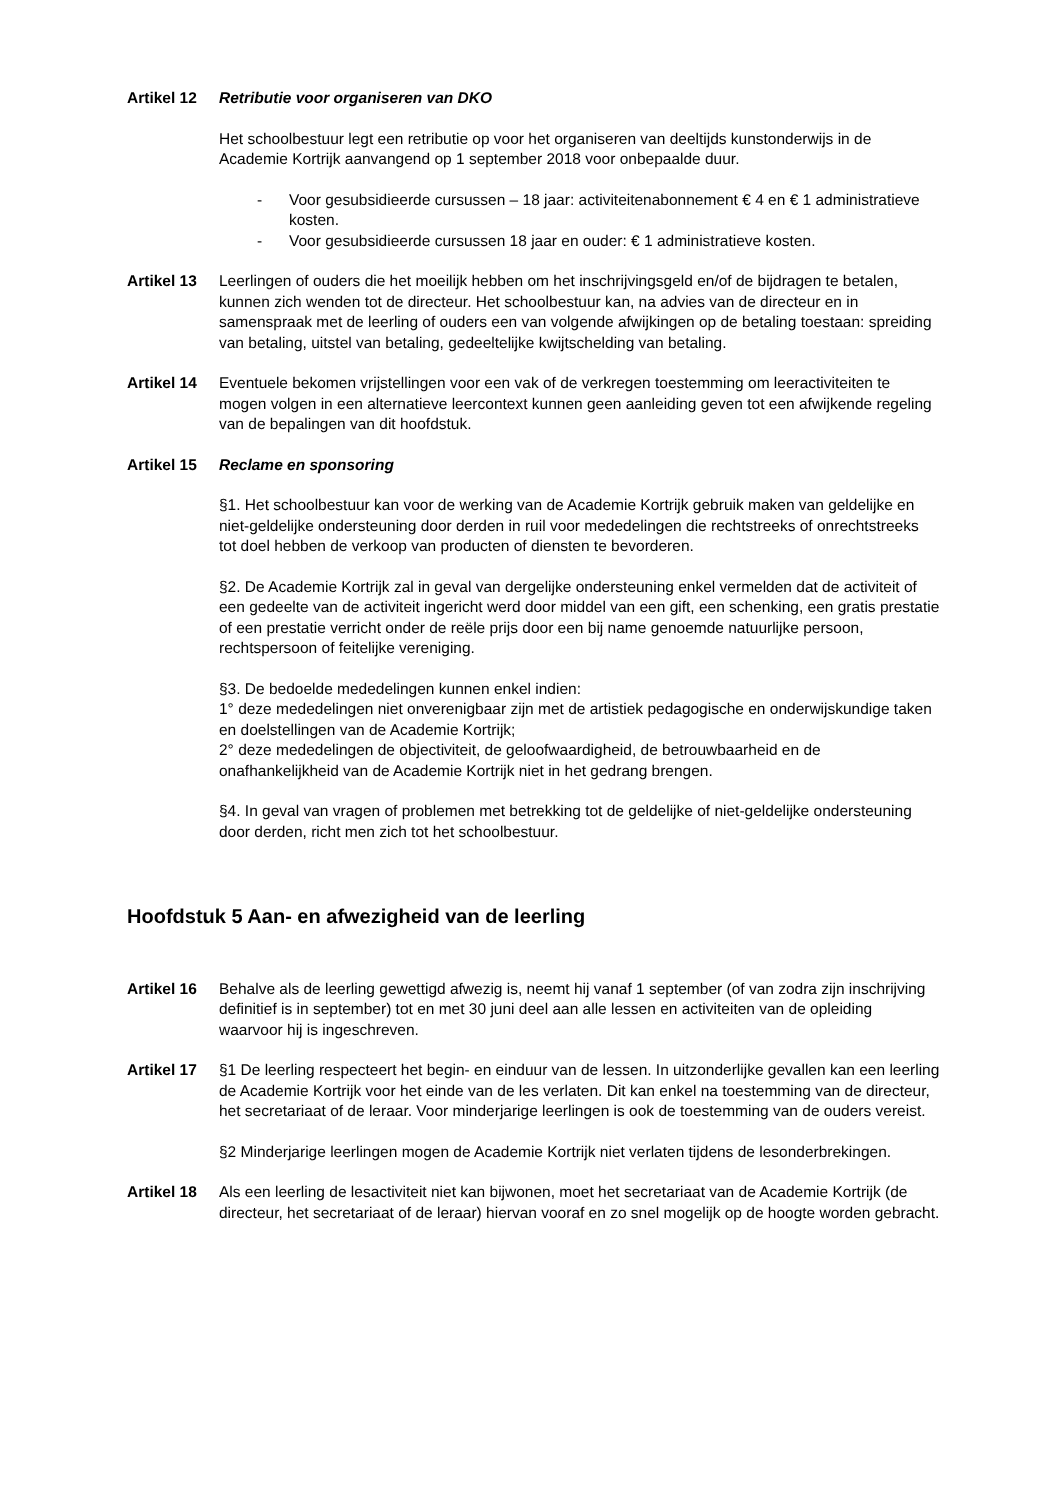Artikel 12
Retributie voor organiseren van DKO
Het schoolbestuur legt een retributie op voor het organiseren van deeltijds kunstonderwijs in de Academie Kortrijk aanvangend op 1 september 2018 voor onbepaalde duur.
- Voor gesubsidieerde cursussen – 18 jaar: activiteitenabonnement € 4 en € 1 administratieve kosten.
- Voor gesubsidieerde cursussen 18 jaar en ouder: € 1 administratieve kosten.
Artikel 13
Leerlingen of ouders die het moeilijk hebben om het inschrijvingsgeld en/of de bijdragen te betalen, kunnen zich wenden tot de directeur. Het schoolbestuur kan, na advies van de directeur en in samenspraak met de leerling of ouders een van volgende afwijkingen op de betaling toestaan: spreiding van betaling, uitstel van betaling, gedeeltelijke kwijtschelding van betaling.
Artikel 14
Eventuele bekomen vrijstellingen voor een vak of de verkregen toestemming om leeractiviteiten te mogen volgen in een alternatieve leercontext kunnen geen aanleiding geven tot een afwijkende regeling van de bepalingen van dit hoofdstuk.
Artikel 15
Reclame en sponsoring
§1. Het schoolbestuur kan voor de werking van de Academie Kortrijk gebruik maken van geldelijke en niet-geldelijke ondersteuning door derden in ruil voor mededelingen die rechtstreeks of onrechtstreeks tot doel hebben de verkoop van producten of diensten te bevorderen.
§2. De Academie Kortrijk zal in geval van dergelijke ondersteuning enkel vermelden dat de activiteit of een gedeelte van de activiteit ingericht werd door middel van een gift, een schenking, een gratis prestatie of een prestatie verricht onder de reële prijs door een bij name genoemde natuurlijke persoon, rechtspersoon of feitelijke vereniging.
§3. De bedoelde mededelingen kunnen enkel indien:
1° deze mededelingen niet onverenigbaar zijn met de artistiek pedagogische en onderwijskundige taken en doelstellingen van de Academie Kortrijk;
2° deze mededelingen de objectiviteit, de geloofwaardigheid, de betrouwbaarheid en de onafhankelijkheid van de Academie Kortrijk niet in het gedrang brengen.
§4. In geval van vragen of problemen met betrekking tot de geldelijke of niet-geldelijke ondersteuning door derden, richt men zich tot het schoolbestuur.
Hoofdstuk 5 Aan- en afwezigheid van de leerling
Artikel 16
Behalve als de leerling gewettigd afwezig is, neemt hij vanaf 1 september (of van zodra zijn inschrijving definitief is in september) tot en met 30 juni deel aan alle lessen en activiteiten van de opleiding waarvoor hij is ingeschreven.
Artikel 17
§1 De leerling respecteert het begin- en einduur van de lessen. In uitzonderlijke gevallen kan een leerling de Academie Kortrijk voor het einde van de les verlaten. Dit kan enkel na toestemming van de directeur, het secretariaat of de leraar. Voor minderjarige leerlingen is ook de toestemming van de ouders vereist.
§2 Minderjarige leerlingen mogen de Academie Kortrijk niet verlaten tijdens de lesonderbrekingen.
Artikel 18
Als een leerling de lesactiviteit niet kan bijwonen, moet het secretariaat van de Academie Kortrijk (de directeur, het secretariaat of de leraar) hiervan vooraf en zo snel mogelijk op de hoogte worden gebracht.